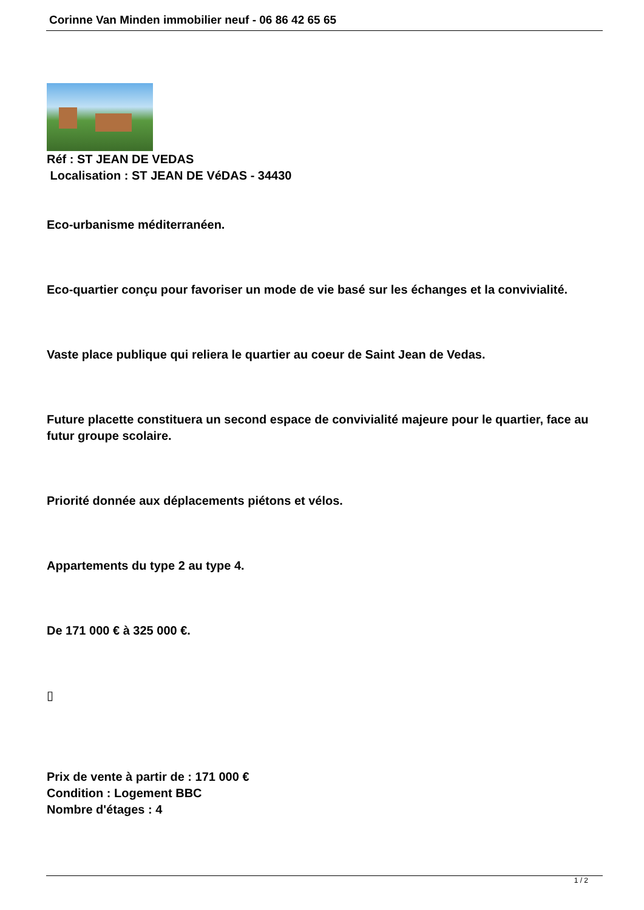Corinne Van Minden immobilier neuf - 06 86 42 65 65
Réf : ST JEAN DE VEDAS
Localisation : ST JEAN DE VéDAS - 34430
Eco-urbanisme méditerranéen.
Eco-quartier conçu pour favoriser un mode de vie basé sur les échanges et la convivialité.
Vaste place publique qui reliera le quartier au coeur de Saint Jean de Vedas.
Future placette constituera un second espace de convivialité majeure pour le quartier, face au futur groupe scolaire.
Priorité donnée aux déplacements piétons et vélos.
Appartements du type 2 au type 4.
De 171 000 € à 325 000 €.
▯
Prix de vente à partir de : 171 000 €
Condition : Logement BBC
Nombre d'étages : 4
1 / 2